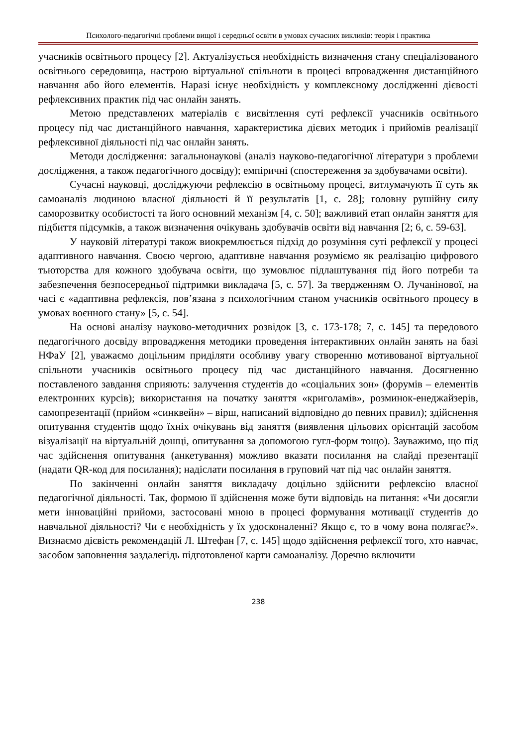Психолого-педагогічні проблеми вищої і середньої освіти в умовах сучасних викликів: теорія і практика
учасників освітнього процесу [2]. Актуалізується необхідність визначення стану спеціалізованого освітнього середовища, настрою віртуальної спільноти в процесі впровадження дистанційного навчання або його елементів. Наразі існує необхідність у комплексному дослідженні дієвості рефлексивних практик під час онлайн занять.
Метою представлених матеріалів є висвітлення суті рефлексії учасників освітнього процесу під час дистанційного навчання, характеристика дієвих методик і прийомів реалізації рефлексивної діяльності під час онлайн занять.
Методи дослідження: загальнонаукові (аналіз науково-педагогічної літератури з проблеми дослідження, а також педагогічного досвіду); емпіричні (спостереження за здобувачами освіти).
Сучасні науковці, досліджуючи рефлексію в освітньому процесі, витлумачують її суть як самоаналіз людиною власної діяльності й її результатів [1, с. 28]; головну рушійну силу саморозвитку особистості та його основний механізм [4, с. 50]; важливий етап онлайн заняття для підбиття підсумків, а також визначення очікувань здобувачів освіти від навчання [2; 6, с. 59-63].
У науковій літературі також виокремлюється підхід до розуміння суті рефлексії у процесі адаптивного навчання. Своєю чергою, адаптивне навчання розуміємо як реалізацію цифрового тьюторства для кожного здобувача освіти, що зумовлює підлаштування під його потреби та забезпечення безпосередньої підтримки викладача [5, с. 57]. За твердженням О. Лучанінової, на часі є «адаптивна рефлексія, пов’язана з психологічним станом учасників освітнього процесу в умовах воєнного стану» [5, с. 54].
На основі аналізу науково-методичних розвідок [3, с. 173-178; 7, с. 145] та передового педагогічного досвіду впровадження методики проведення інтерактивних онлайн занять на базі НФаУ [2], уважаємо доцільним приділяти особливу увагу створенню мотивованої віртуальної спільноти учасників освітнього процесу під час дистанційного навчання. Досягненню поставленого завдання сприяють: залучення студентів до «соціальних зон» (форумів – елементів електронних курсів); використання на початку заняття «криголамів», розминок-енеджайзерів, самопрезентації (прийом «синквейн» – вірш, написаний відповідно до певних правил); здійснення опитування студентів щодо їхніх очікувань від заняття (виявлення цільових орієнтацій засобом візуалізації на віртуальній дошці, опитування за допомогою гугл-форм тощо). Зауважимо, що під час здійснення опитування (анкетування) можливо вказати посилання на слайді презентації (надати QR-код для посилання); надіслати посилання в груповий чат під час онлайн заняття.
По закінченні онлайн заняття викладачу доцільно здійснити рефлексію власної педагогічної діяльності. Так, формою її здійснення може бути відповідь на питання: «Чи досягли мети інноваційні прийоми, застосовані мною в процесі формування мотивації студентів до навчальної діяльності? Чи є необхідність у їх удосконаленні? Якщо є, то в чому вона полягає?». Визнаємо дієвість рекомендацій Л. Штефан [7, с. 145] щодо здійснення рефлексії того, хто навчає, засобом заповнення заздалегідь підготовленої карти самоаналізу. Доречно включити
238